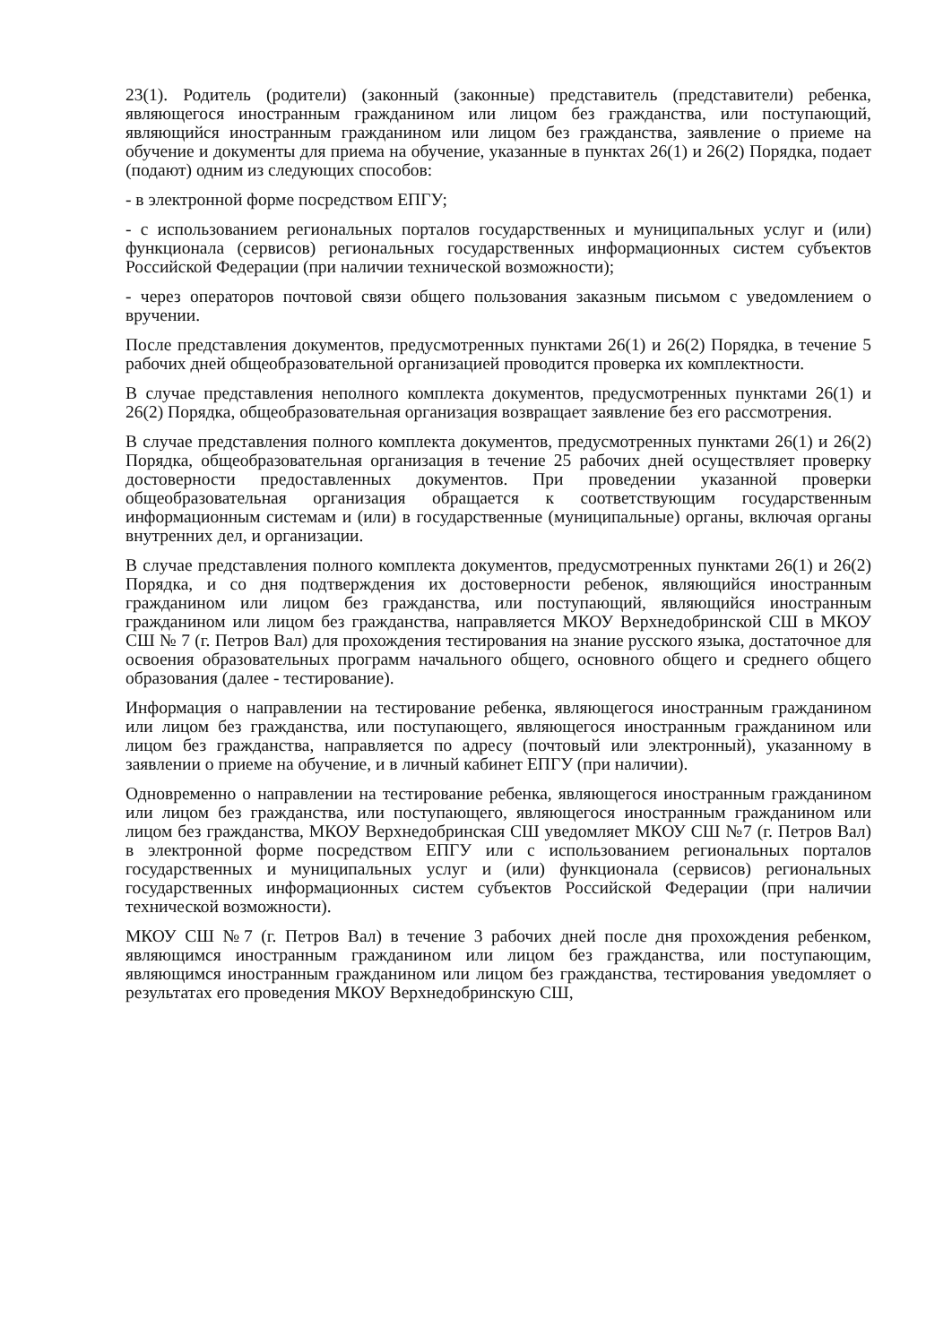23(1). Родитель (родители) (законный (законные) представитель (представители) ребенка, являющегося иностранным гражданином или лицом без гражданства, или поступающий, являющийся иностранным гражданином или лицом без гражданства, заявление о приеме на обучение и документы для приема на обучение, указанные в пунктах 26(1) и 26(2) Порядка, подает (подают) одним из следующих способов:
- в электронной форме посредством ЕПГУ;
- с использованием региональных порталов государственных и муниципальных услуг и (или) функционала (сервисов) региональных государственных информационных систем субъектов Российской Федерации (при наличии технической возможности);
- через операторов почтовой связи общего пользования заказным письмом с уведомлением о вручении.
После представления документов, предусмотренных пунктами 26(1) и 26(2) Порядка, в течение 5 рабочих дней общеобразовательной организацией проводится проверка их комплектности.
В случае представления неполного комплекта документов, предусмотренных пунктами 26(1) и 26(2) Порядка, общеобразовательная организация возвращает заявление без его рассмотрения.
В случае представления полного комплекта документов, предусмотренных пунктами 26(1) и 26(2) Порядка, общеобразовательная организация в течение 25 рабочих дней осуществляет проверку достоверности предоставленных документов. При проведении указанной проверки общеобразовательная организация обращается к соответствующим государственным информационным системам и (или) в государственные (муниципальные) органы, включая органы внутренних дел, и организации.
В случае представления полного комплекта документов, предусмотренных пунктами 26(1) и 26(2) Порядка, и со дня подтверждения их достоверности ребенок, являющийся иностранным гражданином или лицом без гражданства, или поступающий, являющийся иностранным гражданином или лицом без гражданства, направляется МКОУ Верхнедобринской СШ в МКОУ СШ № 7 (г. Петров Вал) для прохождения тестирования на знание русского языка, достаточное для освоения образовательных программ начального общего, основного общего и среднего общего образования (далее - тестирование).
Информация о направлении на тестирование ребенка, являющегося иностранным гражданином или лицом без гражданства, или поступающего, являющегося иностранным гражданином или лицом без гражданства, направляется по адресу (почтовый или электронный), указанному в заявлении о приеме на обучение, и в личный кабинет ЕПГУ (при наличии).
Одновременно о направлении на тестирование ребенка, являющегося иностранным гражданином или лицом без гражданства, или поступающего, являющегося иностранным гражданином или лицом без гражданства, МКОУ Верхнедобринская СШ уведомляет МКОУ СШ №7 (г. Петров Вал) в электронной форме посредством ЕПГУ или с использованием региональных порталов государственных и муниципальных услуг и (или) функционала (сервисов) региональных государственных информационных систем субъектов Российской Федерации (при наличии технической возможности).
МКОУ СШ №7 (г. Петров Вал) в течение 3 рабочих дней после дня прохождения ребенком, являющимся иностранным гражданином или лицом без гражданства, или поступающим, являющимся иностранным гражданином или лицом без гражданства, тестирования уведомляет о результатах его проведения МКОУ Верхнедобринскую СШ,